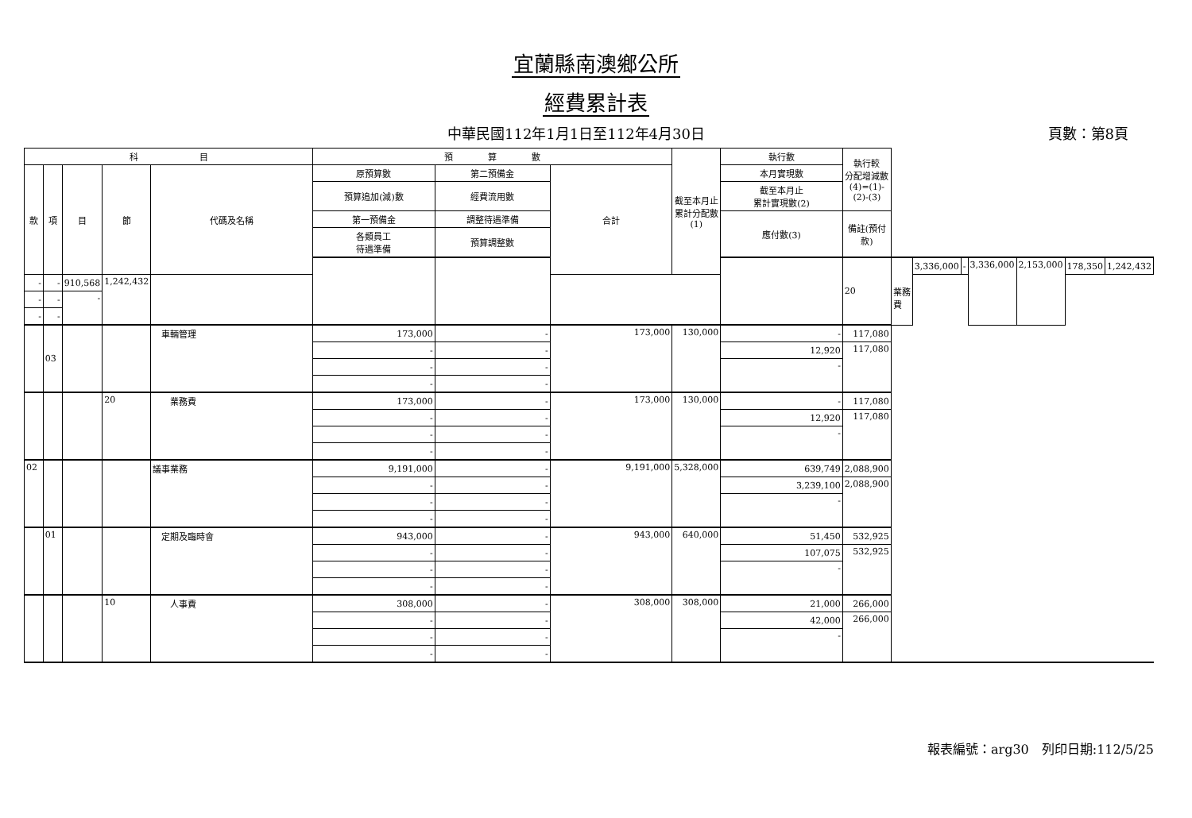宜蘭縣南澳鄉公所
經費累計表
中華民國112年1月1日至112年4月30日 頁數：第8頁
| 科 目 | | | | | 預 算 數 | | | 截至本月止 累計分配數 (1) | 執行數 | 執行較 分配增減數 (4)=(1)-(2)-(3) | | | | | | | |
| --- | --- | --- | --- | --- | --- | --- | --- | --- | --- | --- | --- | --- | --- | --- | --- | --- | --- |
| 款 | 項 | 目 | 節 | 代碼及名稱 | 原預算數 | 第二預備金 | 合計 | | 本月實現數 | | | | | | | | |
| | | | | | 預算追加(減)數 | 經費流用數 | | | 截至本月止 累計實現數(2) | | | | | | | | |
| | | | | | 第一預備金 | 調整待遇準備 | | | 應付數(3) | 備註(預付款) | | | | | | | |
| | | | | | 各類員工 待遇準備 | 預算調整數 | | | | | | | | | | | |
| | | | | | | | | | | 20 | 業務費 | 3,336,000 | - | 3,336,000 | 2,153,000 | 178,350 | 1,242,432 |
| - | - | 910,568 | 1,242,432 | | | | | | | | | | | | | | |
| - | - | - | | | | | | | | | | | | | | | |
| - | - | | | | | | | | | | | | | | | | |
| | 03 | | | 車輛管理 | 173,000 | - | 173,000 | 130,000 | - | 117,080 | | | | | | | |
| | | | | | - | - | | | 12,920 | 117,080 | | | | | | | |
| | | | | | - | - | | | - | | | | | | | | |
| | | | | | - | - | | | | | | | | | | | |
| | | | 20 | 業務費 | 173,000 | - | 173,000 | 130,000 | - | 117,080 | | | | | | | |
| | | | | | - | - | | | 12,920 | 117,080 | | | | | | | |
| | | | | | - | - | | | - | | | | | | | | |
| | | | | | - | - | | | | | | | | | | | |
| 02 | | | | 議事業務 | 9,191,000 | - | 9,191,000 | 5,328,000 | 639,749 | 2,088,900 | | | | | | | |
| | | | | | - | - | | | 3,239,100 | 2,088,900 | | | | | | | |
| | | | | | - | - | | | - | | | | | | | | |
| | | | | | - | - | | | | | | | | | | | |
| | 01 | | | 定期及臨時會 | 943,000 | - | 943,000 | 640,000 | 51,450 | 532,925 | | | | | | | |
| | | | | | - | - | | | 107,075 | 532,925 | | | | | | | |
| | | | | | - | - | | | - | | | | | | | | |
| | | | | | - | - | | | | | | | | | | | |
| | | | 10 | 人事費 | 308,000 | - | 308,000 | 308,000 | 21,000 | 266,000 | | | | | | | |
| | | | | | - | - | | | 42,000 | 266,000 | | | | | | | |
| | | | | | - | - | | | - | | | | | | | | |
| | | | | | - | - | | | | | | | | | | | |
報表編號：arg30　列印日期:112/5/25